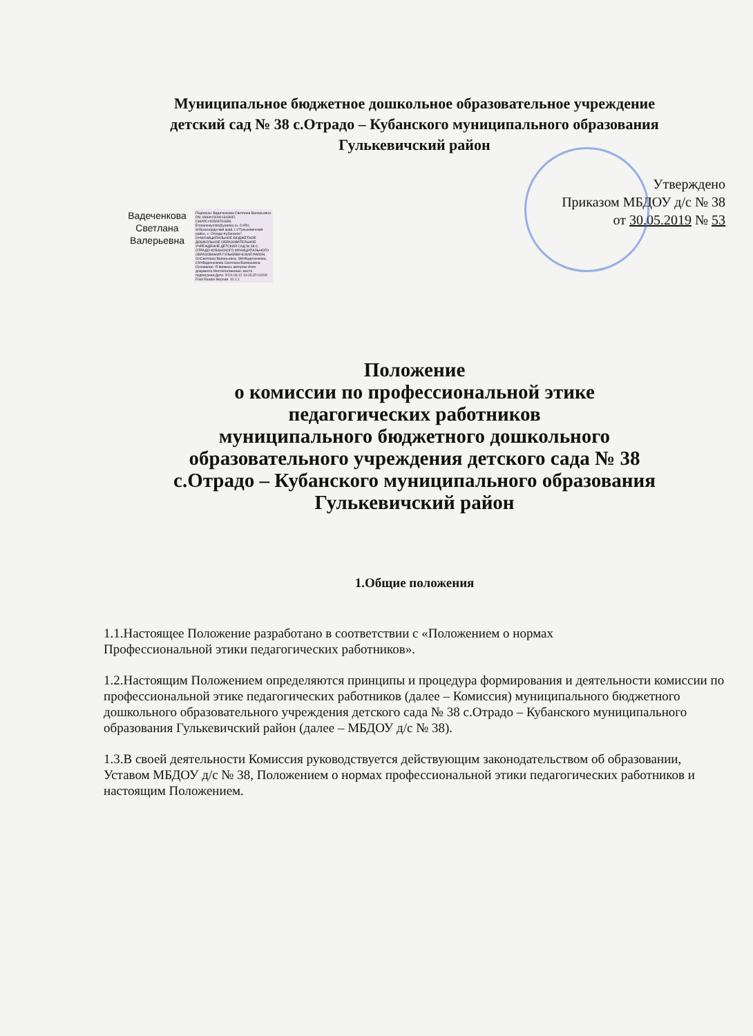Муниципальное бюджетное дошкольное образовательное учреждение
детский сад № 38 с.Отрадо – Кубанского муниципального образования
Гулькевичский район
Вадеченкова Светлана Валерьевна
Подписан: Вадеченкова Светлана Валерьевна DN: ИНН=232901343932, СНИЛС=00599761889, E=planoviy44ts@yandex.ru, C=RU, S=Краснодарский край, L="Гулькевичский район, с. Отрадо-Кубанское", O=МУНИЦИПАЛЬНОЕ БЮДЖЕТНОЕ ДОШКОЛЬНОЕ ОБРАЗОВАТЕЛЬНОЕ УЧРЕЖДЕНИЕ ДЕТСКИЙ САД № 38 С. ОТРАДО-КУБАНСКОГО МУНИЦИПАЛЬНОГО ОБРАЗОВАНИЯ ГУЛЬКЕВИЧСКИЙ РАЙОН, G=Светлана Валерьевна, SN=Вадеченкова, CN=Вадеченкова Светлана Валерьевна Основание: Я являюсь автором этого документа Местоположение: место подписания Дата: 2021.03.12 10:15:37+03'00' Foxit Reader Версия: 10.1.1
Утверждено
Приказом МБДОУ д/с № 38
от 30.05.2019 № 53
Положение
о комиссии по профессиональной этике
педагогических работников
муниципального бюджетного дошкольного
образовательного учреждения детского сада № 38
с.Отрадо – Кубанского муниципального образования
Гулькевичский район
1.Общие положения
1.1.Настоящее Положение разработано в соответствии с «Положением о нормах
Профессиональной этики педагогических работников».
1.2.Настоящим Положением определяются принципы и процедура формирования и деятельности комиссии по профессиональной этике педагогических работников (далее – Комиссия) муниципального бюджетного дошкольного образовательного учреждения детского сада № 38 с.Отрадо – Кубанского муниципального образования Гулькевичский район (далее – МБДОУ д/с № 38).
1.3.В своей деятельности Комиссия руководствуется действующим законодательством об образовании, Уставом МБДОУ д/с № 38, Положением о нормах профессиональной этики педагогических работников и настоящим Положением.